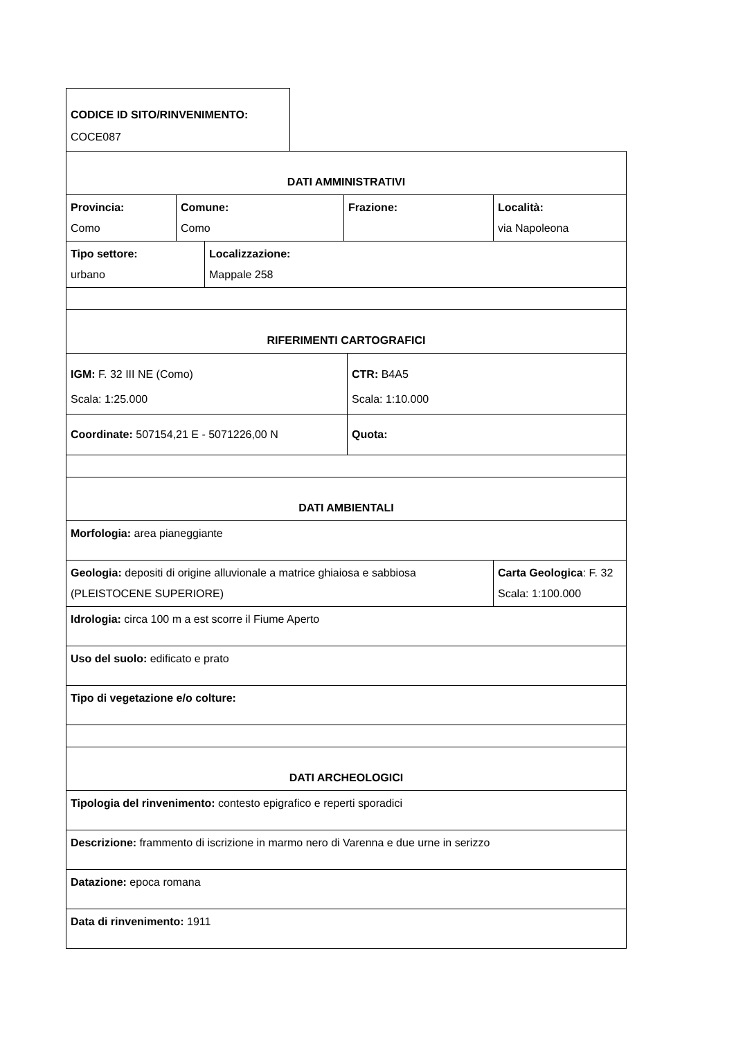CODICE ID SITO/RINVENIMENTO:
COCE087
| DATI AMMINISTRATIVI | | | | | |
| Provincia: Como | Comune: Como | | Frazione: | | Località: via Napoleona |
| Tipo settore: urbano | | Localizzazione: Mappale 258 | | | |
| RIFERIMENTI CARTOGRAFICI | | | | | |
| IGM: F. 32 III NE (Como) Scala: 1:25.000 | | | | CTR: B4A5 Scala: 1:10.000 | |
| Coordinate: 507154,21 E - 5071226,00 N | | | | Quota: | |
| DATI AMBIENTALI | | | | | |
| Morfologia: area pianeggiante | | | | | |
| Geologia: depositi di origine alluvionale a matrice ghiaiosa e sabbiosa (PLEISTOCENE SUPERIORE) | | | | | Carta Geologica : F. 32 Scala: 1:100.000 |
| Idrologia: circa 100 m a est scorre il Fiume Aperto | | | | | |
| Uso del suolo: edificato e prato | | | | | |
| Tipo di vegetazione e/o colture: | | | | | |
| DATI ARCHEOLOGICI | | | | | |
| Tipologia del rinvenimento: contesto epigrafico e reperti sporadici | | | | | |
| Descrizione: frammento di iscrizione in marmo nero di Varenna e due urne in serizzo | | | | | |
| Datazione: epoca romana | | | | | |
| Data di rinvenimento: 1911 | | | | | |